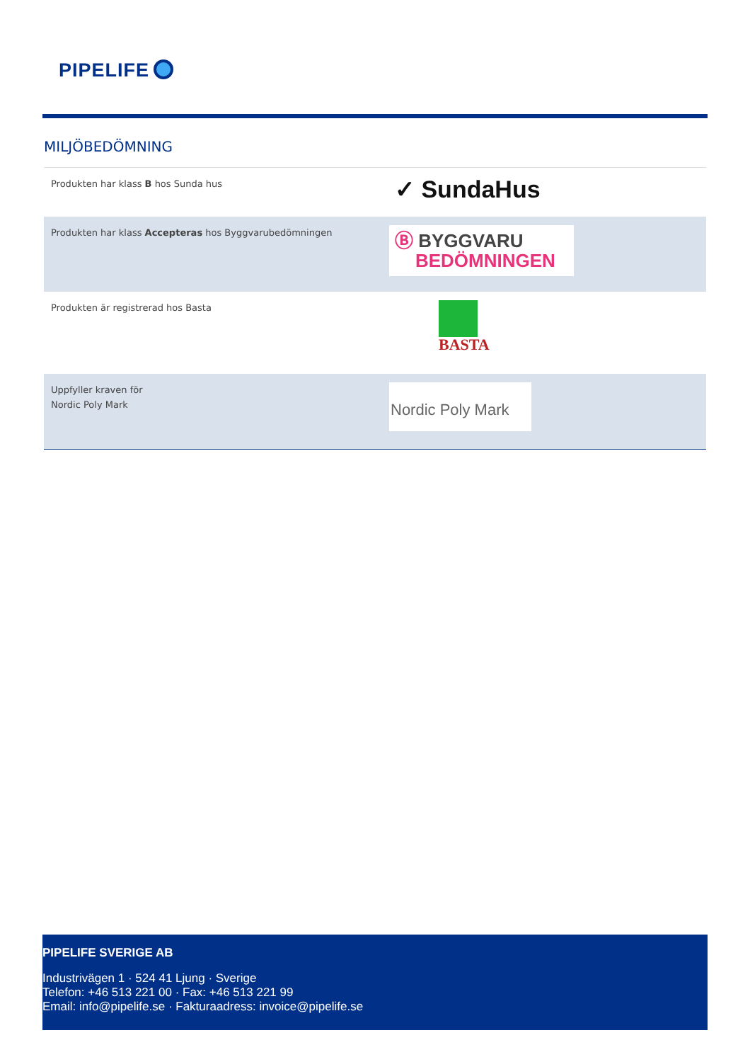PIPELIFE
MILJÖBEDÖMNING
| Produkten har klass B hos Sunda hus | ✓ SundaHus |
| Produkten har klass Accepteras hos Byggvarubedömningen | Ⓑ BYGGVARU BEDÖMNINGEN |
| Produkten är registrerad hos Basta | BASTA |
| Uppfyller kraven för Nordic Poly Mark | Nordic Poly Mark |
PIPELIFE SVERIGE AB
Industrivägen 1 · 524 41 Ljung · Sverige
Telefon: +46 513 221 00 · Fax: +46 513 221 99
Email: info@pipelife.se · Fakturaadress: invoice@pipelife.se